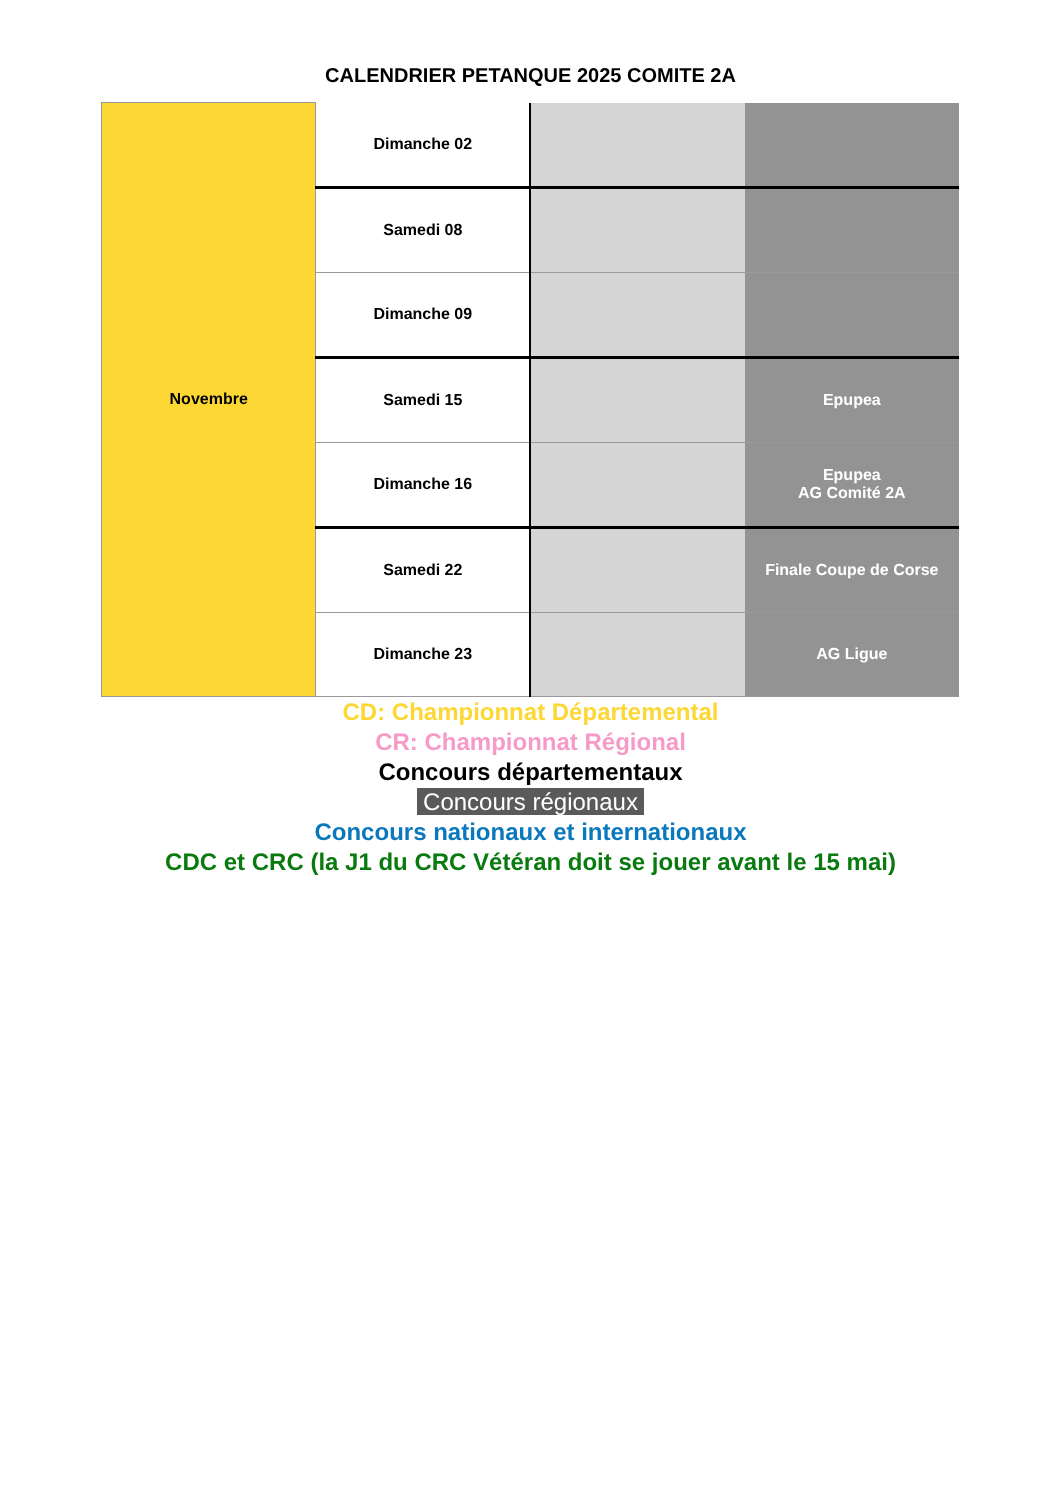CALENDRIER PETANQUE 2025 COMITE 2A
| Novembre | Dimanche 02 | | |
| | Samedi 08 | | |
| | Dimanche 09 | | |
| | Samedi 15 | | Epupea |
| | Dimanche 16 | | Epupea AG Comité 2A |
| | Samedi 22 | | Finale Coupe de Corse |
| | Dimanche 23 | | AG Ligue |
CD: Championnat Départemental
CR: Championnat Régional
Concours départementaux
Concours régionaux
Concours nationaux et internationaux
CDC et CRC (la J1 du CRC Vétéran doit se jouer avant le 15 mai)